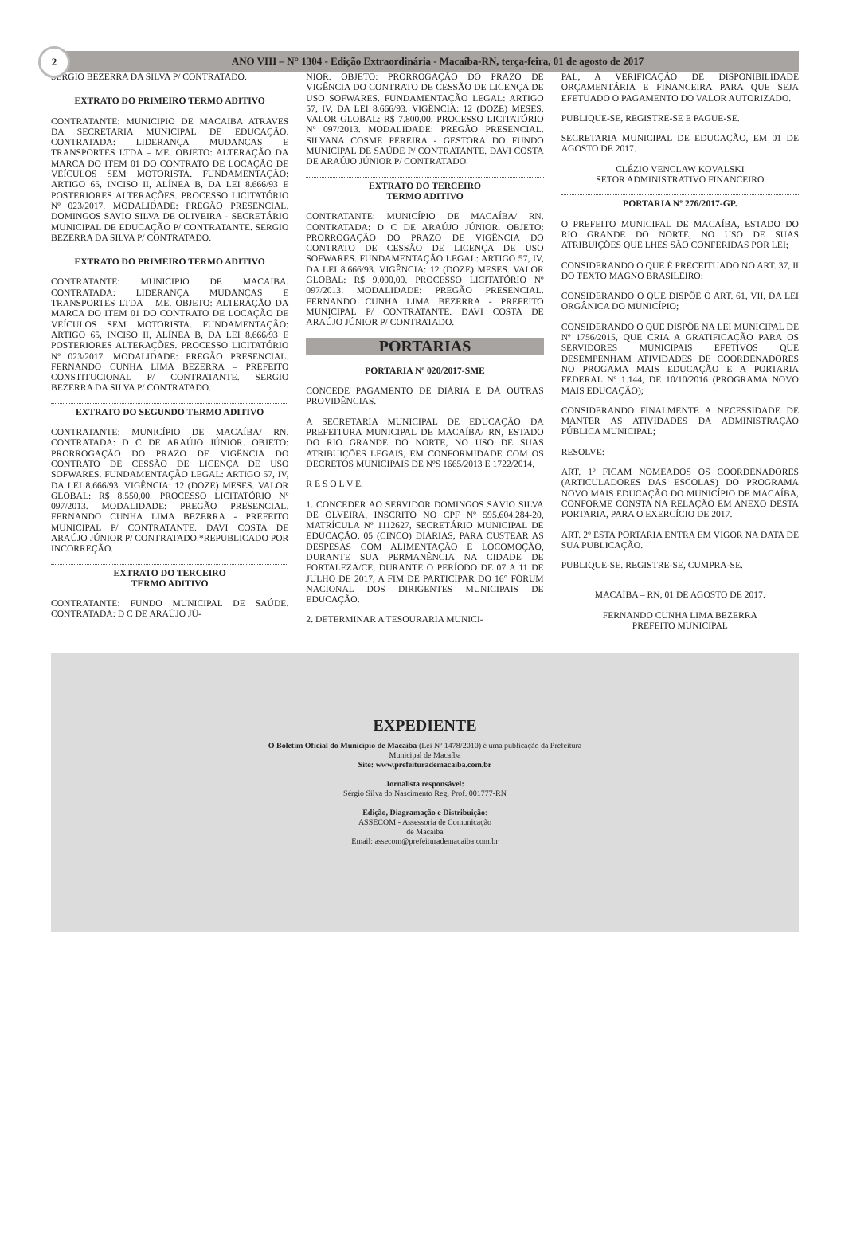2
ANO VIII – N° 1304 - Edição Extraordinária - Macaíba-RN, terça-feira, 01 de agosto de 2017
SERGIO BEZERRA DA SILVA P/ CONTRATADO.
EXTRATO DO PRIMEIRO TERMO ADITIVO
CONTRATANTE: MUNICIPIO DE MACAIBA ATRAVES DA SECRETARIA MUNICIPAL DE EDUCAÇÃO. CONTRATADA: LIDERANÇA MUDANÇAS E TRANSPORTES LTDA – ME. OBJETO: ALTERAÇÃO DA MARCA DO ITEM 01 DO CONTRATO DE LOCAÇÃO DE VEÍCULOS SEM MOTORISTA. FUNDAMENTAÇÃO: ARTIGO 65, INCISO II, ALÍNEA B, DA LEI 8.666/93 E POSTERIORES ALTERAÇÕES. PROCESSO LICITATÓRIO Nº 023/2017. MODALIDADE: PREGÃO PRESENCIAL. DOMINGOS SAVIO SILVA DE OLIVEIRA - SECRETÁRIO MUNICIPAL DE EDUCAÇÃO P/ CONTRATANTE. SERGIO BEZERRA DA SILVA P/ CONTRATADO.
EXTRATO DO PRIMEIRO TERMO ADITIVO
CONTRATANTE: MUNICIPIO DE MACAIBA. CONTRATADA: LIDERANÇA MUDANÇAS E TRANSPORTES LTDA – ME. OBJETO: ALTERAÇÃO DA MARCA DO ITEM 01 DO CONTRATO DE LOCAÇÃO DE VEÍCULOS SEM MOTORISTA. FUNDAMENTAÇÃO: ARTIGO 65, INCISO II, ALÍNEA B, DA LEI 8.666/93 E POSTERIORES ALTERAÇÕES. PROCESSO LICITATÓRIO Nº 023/2017. MODALIDADE: PREGÃO PRESENCIAL. FERNANDO CUNHA LIMA BEZERRA – PREFEITO CONSTITUCIONAL P/ CONTRATANTE. SERGIO BEZERRA DA SILVA P/ CONTRATADO.
EXTRATO DO SEGUNDO TERMO ADITIVO
CONTRATANTE: MUNICÍPIO DE MACAÍBA/ RN. CONTRATADA: D C DE ARAÚJO JÚNIOR. OBJETO: PRORROGAÇÃO DO PRAZO DE VIGÊNCIA DO CONTRATO DE CESSÃO DE LICENÇA DE USO SOFWARES. FUNDAMENTAÇÃO LEGAL: ARTIGO 57, IV, DA LEI 8.666/93. VIGÊNCIA: 12 (DOZE) MESES. VALOR GLOBAL: R$ 8.550,00. PROCESSO LICITATÓRIO Nº 097/2013. MODALIDADE: PREGÃO PRESENCIAL. FERNANDO CUNHA LIMA BEZERRA - PREFEITO MUNICIPAL P/ CONTRATANTE. DAVI COSTA DE ARAÚJO JÚNIOR P/ CONTRATADO.*REPUBLICADO POR INCORREÇÃO.
EXTRATO DO TERCEIRO
TERMO ADITIVO
CONTRATANTE: FUNDO MUNICIPAL DE SAÚDE. CONTRATADA: D C DE ARAÚJO JÚ-
NIOR. OBJETO: PRORROGAÇÃO DO PRAZO DE VIGÊNCIA DO CONTRATO DE CESSÃO DE LICENÇA DE USO SOFWARES. FUNDAMENTAÇÃO LEGAL: ARTIGO 57, IV, DA LEI 8.666/93. VIGÊNCIA: 12 (DOZE) MESES. VALOR GLOBAL: R$ 7.800,00. PROCESSO LICITATÓRIO Nº 097/2013. MODALIDADE: PREGÃO PRESENCIAL. SILVANA COSME PEREIRA - GESTORA DO FUNDO MUNICIPAL DE SAÚDE P/ CONTRATANTE. DAVI COSTA DE ARAÚJO JÚNIOR P/ CONTRATADO.
EXTRATO DO TERCEIRO
TERMO ADITIVO
CONTRATANTE: MUNICÍPIO DE MACAÍBA/ RN. CONTRATADA: D C DE ARAÚJO JÚNIOR. OBJETO: PRORROGAÇÃO DO PRAZO DE VIGÊNCIA DO CONTRATO DE CESSÃO DE LICENÇA DE USO SOFWARES. FUNDAMENTAÇÃO LEGAL: ARTIGO 57, IV, DA LEI 8.666/93. VIGÊNCIA: 12 (DOZE) MESES. VALOR GLOBAL: R$ 9.000,00. PROCESSO LICITATÓRIO Nº 097/2013. MODALIDADE: PREGÃO PRESENCIAL. FERNANDO CUNHA LIMA BEZERRA - PREFEITO MUNICIPAL P/ CONTRATANTE. DAVI COSTA DE ARAÚJO JÚNIOR P/ CONTRATADO.
PORTARIAS
PORTARIA Nº 020/2017-SME
CONCEDE PAGAMENTO DE DIÁRIA E DÁ OUTRAS PROVIDÊNCIAS.
A SECRETARIA MUNICIPAL DE EDUCAÇÃO DA PREFEITURA MUNICIPAL DE MACAÍBA/ RN, ESTADO DO RIO GRANDE DO NORTE, NO USO DE SUAS ATRIBUIÇÕES LEGAIS, EM CONFORMIDADE COM OS DECRETOS MUNICIPAIS DE NºS 1665/2013 E 1722/2014,
R E S O L V E,
1. CONCEDER AO SERVIDOR DOMINGOS SÁVIO SILVA DE OLVEIRA, INSCRITO NO CPF Nº 595.604.284-20, MATRÍCULA Nº 1112627, SECRETÁRIO MUNICIPAL DE EDUCAÇÃO, 05 (CINCO) DIÁRIAS, PARA CUSTEAR AS DESPESAS COM ALIMENTAÇÃO E LOCOMOÇÃO, DURANTE SUA PERMANÊNCIA NA CIDADE DE FORTALEZA/CE, DURANTE O PERÍODO DE 07 A 11 DE JULHO DE 2017, A FIM DE PARTICIPAR DO 16° FÓRUM NACIONAL DOS DIRIGENTES MUNICIPAIS DE EDUCAÇÃO.
2. DETERMINAR A TESOURARIA MUNICI-
PAL, A VERIFICAÇÃO DE DISPONIBILIDADE ORÇAMENTÁRIA E FINANCEIRA PARA QUE SEJA EFETUADO O PAGAMENTO DO VALOR AUTORIZADO.
PUBLIQUE-SE, REGISTRE-SE E PAGUE-SE.
SECRETARIA MUNICIPAL DE EDUCAÇÃO, EM 01 DE AGOSTO DE 2017.
CLÉZIO VENCLAW KOVALSKI
SETOR ADMINISTRATIVO FINANCEIRO
PORTARIA Nº 276/2017-GP.
O PREFEITO MUNICIPAL DE MACAÍBA, ESTADO DO RIO GRANDE DO NORTE, NO USO DE SUAS ATRIBUIÇÕES QUE LHES SÃO CONFERIDAS POR LEI;
CONSIDERANDO O QUE É PRECEITUADO NO ART. 37, II DO TEXTO MAGNO BRASILEIRO;
CONSIDERANDO O QUE DISPÕE O ART. 61, VII, DA LEI ORGÂNICA DO MUNICÍPIO;
CONSIDERANDO O QUE DISPÕE NA LEI MUNICIPAL DE Nº 1756/2015, QUE CRIA A GRATIFICAÇÃO PARA OS SERVIDORES MUNICIPAIS EFETIVOS QUE DESEMPENHAM ATIVIDADES DE COORDENADORES NO PROGAMA MAIS EDUCAÇÃO E A PORTARIA FEDERAL Nº 1.144, DE 10/10/2016 (PROGRAMA NOVO MAIS EDUCAÇÃO);
CONSIDERANDO FINALMENTE A NECESSIDADE DE MANTER AS ATIVIDADES DA ADMINISTRAÇÃO PÚBLICA MUNICIPAL;
RESOLVE:
ART. 1º FICAM NOMEADOS OS COORDENADORES (ARTICULADORES DAS ESCOLAS) DO PROGRAMA NOVO MAIS EDUCAÇÃO DO MUNICÍPIO DE MACAÍBA, CONFORME CONSTA NA RELAÇÃO EM ANEXO DESTA PORTARIA, PARA O EXERCÍCIO DE 2017.
ART. 2º ESTA PORTARIA ENTRA EM VIGOR NA DATA DE SUA PUBLICAÇÃO.
PUBLIQUE-SE. REGISTRE-SE, CUMPRA-SE.
MACAÍBA – RN, 01 DE AGOSTO DE 2017.
FERNANDO CUNHA LIMA BEZERRA
PREFEITO MUNICIPAL
EXPEDIENTE
O Boletim Oficial do Município de Macaíba (Lei Nº 1478/2010) é uma publicação da Prefeitura
Municipal de Macaíba
Site: www.prefeiturademacaiba.com.br
Jornalista responsável:
Sérgio Silva do Nascimento Reg. Prof. 001777-RN
Edição, Diagramação e Distribuição:
ASSECOM - Assessoria de Comunicação
de Macaíba
Email: assecom@prefeiturademacaiba.com.br